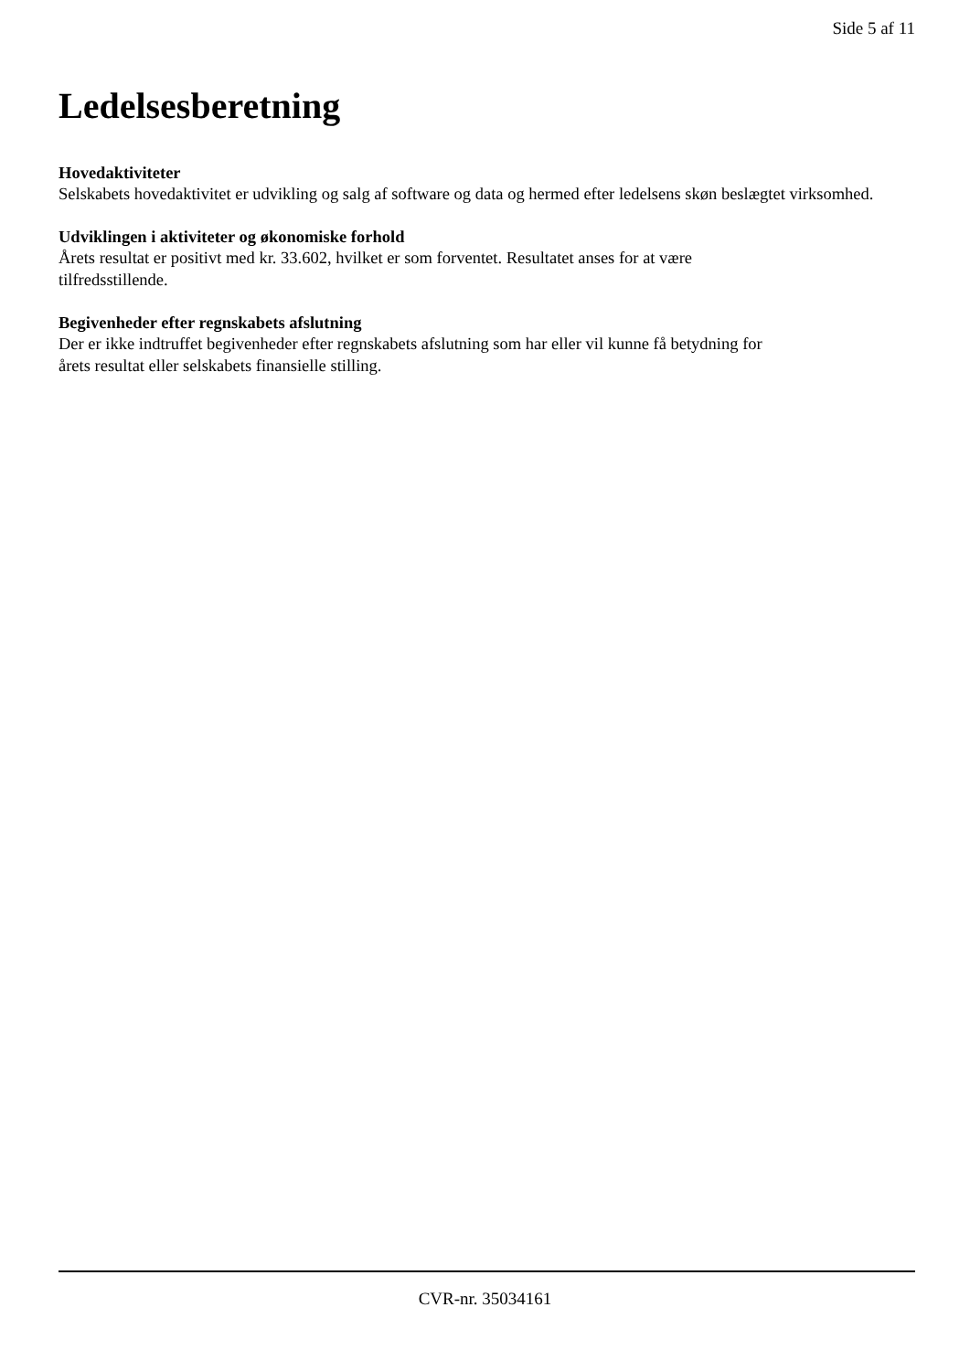Side 5 af 11
Ledelsesberetning
Hovedaktiviteter
Selskabets hovedaktivitet er udvikling og salg af software og data og hermed efter ledelsens skøn beslægtet virksomhed.
Udviklingen i aktiviteter og økonomiske forhold
Årets resultat er positivt med kr. 33.602, hvilket er som forventet. Resultatet anses for at være
tilfredsstillende.
Begivenheder efter regnskabets afslutning
Der er ikke indtruffet begivenheder efter regnskabets afslutning som har eller vil kunne få betydning for
årets resultat eller selskabets finansielle stilling.
CVR-nr. 35034161